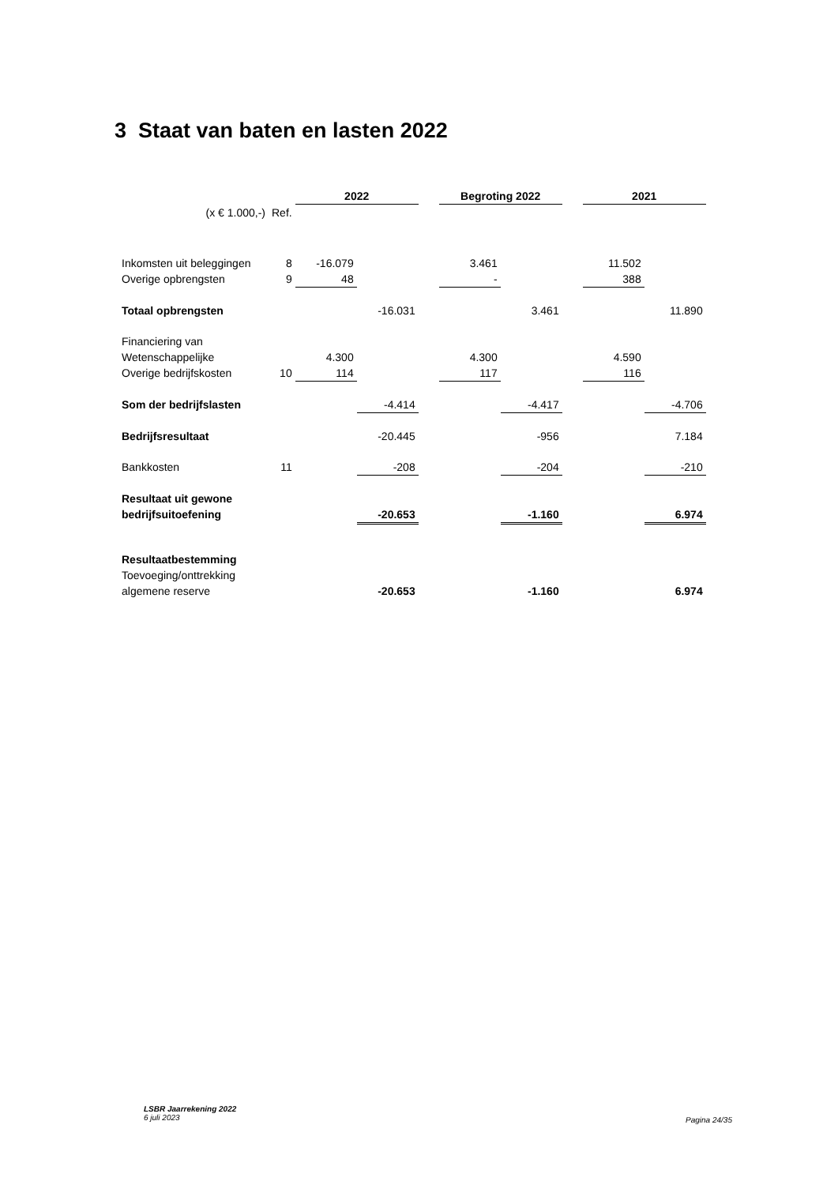3 Staat van baten en lasten 2022
| | | 2022 | | | Begroting 2022 | | | 2021 | |
| (x € 1.000,-) | Ref. | | | | | | | | |
| Inkomsten uit beleggingen | 8 | -16.079 | | | 3.461 | | | 11.502 | |
| Overige opbrengsten | 9 | 48 | | | - | | | 388 | |
| Totaal opbrengsten | | | -16.031 | | | 3.461 | | | 11.890 |
| Financiering van | | | | | | | | | |
| Wetenschappelijke | | 4.300 | | | 4.300 | | | 4.590 | |
| Overige bedrijfskosten | 10 | 114 | | | 117 | | | 116 | |
| Som der bedrijfslasten | | | -4.414 | | | -4.417 | | | -4.706 |
| Bedrijfsresultaat | | | -20.445 | | | -956 | | | 7.184 |
| Bankkosten | 11 | | -208 | | | -204 | | | -210 |
| Resultaat uit gewone | | | | | | | | | |
| bedrijfsuitoefening | | | -20.653 | | | -1.160 | | | 6.974 |
| Resultaatbestemming | | | | | | | | | |
| Toevoeging/onttrekking | | | | | | | | | |
| algemene reserve | | | -20.653 | | | -1.160 | | | 6.974 |
LSBR Jaarrekening 2022
6 juli 2023
Pagina 24/35